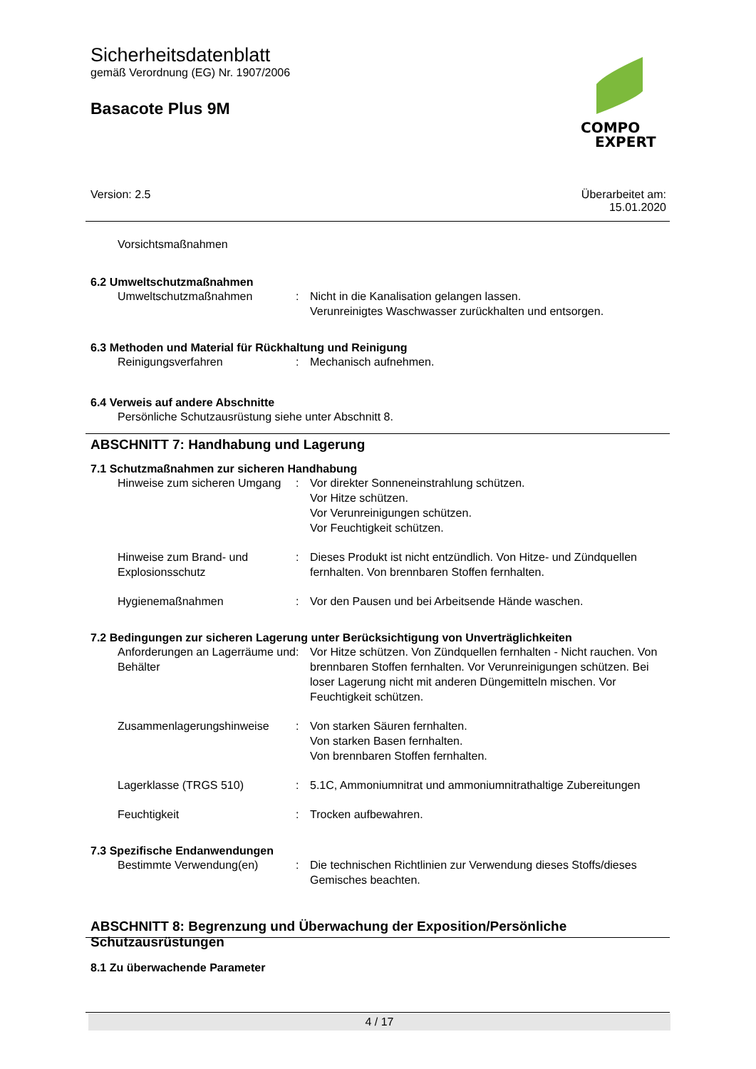Sicherheitsdatenblatt
gemäß Verordnung (EG) Nr. 1907/2006
Basacote Plus 9M
COMPO
EXPERT
Version: 2.5 Überarbeitet am:
15.01.2020
Vorsichtsmaßnahmen
6.2 Umweltschutzmaßnahmen
Umweltschutzmaßnahmen : Nicht in die Kanalisation gelangen lassen.
Verunreinigtes Waschwasser zurückhalten und entsorgen.
6.3 Methoden und Material für Rückhaltung und Reinigung
Reinigungsverfahren : Mechanisch aufnehmen.
6.4 Verweis auf andere Abschnitte
Persönliche Schutzausrüstung siehe unter Abschnitt 8.
ABSCHNITT 7: Handhabung und Lagerung
7.1 Schutzmaßnahmen zur sicheren Handhabung
Hinweise zum sicheren Umgang
: Vor direkter Sonneneinstrahlung schützen.
Vor Hitze schützen.
Vor Verunreinigungen schützen.
Vor Feuchtigkeit schützen.
Hinweise zum Brand- und Explosionsschutz
: Dieses Produkt ist nicht entzündlich. Von Hitze- und Zündquellen fernhalten. Von brennbaren Stoffen fernhalten.
Hygienemaßnahmen : Vor den Pausen und bei Arbeitsende Hände waschen.
7.2 Bedingungen zur sicheren Lagerung unter Berücksichtigung von Unverträglichkeiten
Anforderungen an Lagerräume und Behälter
: Vor Hitze schützen. Von Zündquellen fernhalten - Nicht rauchen. Von brennbaren Stoffen fernhalten. Vor Verunreinigungen schützen. Bei loser Lagerung nicht mit anderen Düngemitteln mischen. Vor Feuchtigkeit schützen.
Zusammenlagerungshinweise : Von starken Säuren fernhalten.
Von starken Basen fernhalten.
Von brennbaren Stoffen fernhalten.
Lagerklasse (TRGS 510) : 5.1C, Ammoniumnitrat und ammoniumnitrathaltige Zubereitungen
Feuchtigkeit : Trocken aufbewahren.
7.3 Spezifische Endanwendungen
Bestimmte Verwendung(en) : Die technischen Richtlinien zur Verwendung dieses Stoffs/dieses Gemisches beachten.
ABSCHNITT 8: Begrenzung und Überwachung der Exposition/Persönliche Schutzausrüstungen
8.1 Zu überwachende Parameter
4 / 17